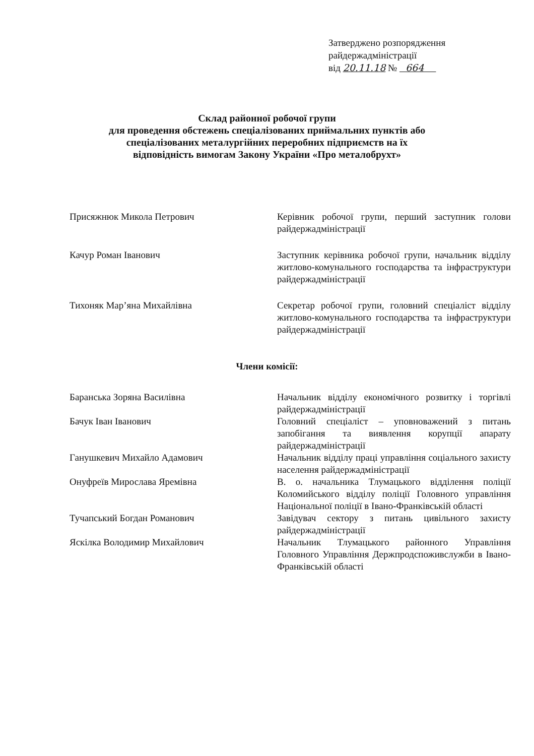Затверджено розпорядження
райдержадміністрації
від 20.11.18 № 664
Склад районної робочої групи
для проведення обстежень спеціалізованих приймальних пунктів або
спеціалізованих металургійних переробних підприємств на їх
відповідність вимогам Закону України «Про металобрухт»
Присяжнюк Микола Петрович Керівник робочої групи, перший заступник голови райдержадміністрації
Качур Роман Іванович Заступник керівника робочої групи, начальник відділу житлово-комунального господарства та інфраструктури райдержадміністрації
Тихоняк Мар’яна Михайлівна Секретар робочої групи, головний спеціаліст відділу житлово-комунального господарства та інфраструктури райдержадміністрації
Члени комісії:
Баранська Зоряна Василівна Начальник відділу економічного розвитку і торгівлі райдержадміністрації
Бачук Іван Іванович Головний спеціаліст – уповноважений з питань запобігання та виявлення корупції апарату райдержадміністрації
Ганушкевич Михайло Адамович Начальник відділу праці управління соціального захисту населення райдержадміністрації
Онуфреїв Мирослава Яремівна В. о. начальника Тлумацького відділення поліції Коломийського відділу поліції Головного управління Національної поліції в Івано-Франківській області
Тучапський Богдан Романович Завідувач сектору з питань цивільного захисту райдержадміністрації
Яскілка Володимир Михайлович Начальник Тлумацького районного Управління Головного Управління Держпродспоживслужби в Івано-Франківській області